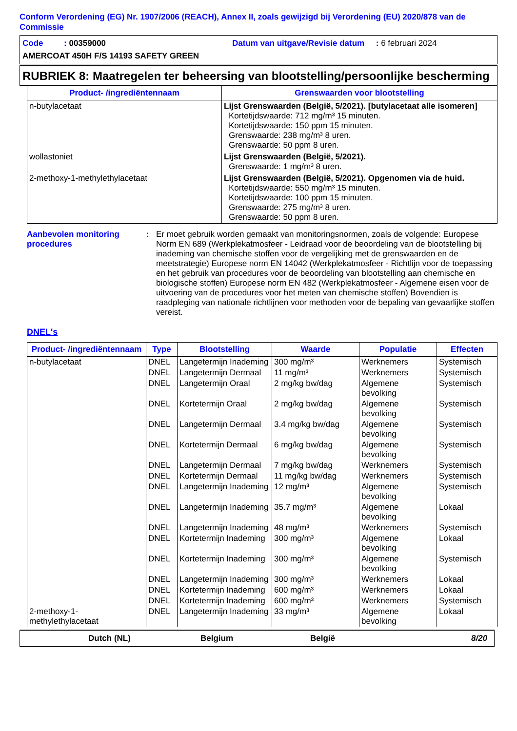Conform Verordening (EG) Nr. 1907/2006 (REACH), Annex II, zoals gewijzigd bij Verordening (EU) 2020/878 van de Commissie
Code : 00359000 Datum van uitgave/Revisie datum : 6 februari 2024
AMERCOAT 450H F/S 14193 SAFETY GREEN
RUBRIEK 8: Maatregelen ter beheersing van blootstelling/persoonlijke bescherming
| Product- /ingrediëntennaam | Grenswaarden voor blootstelling |
| --- | --- |
| n-butylacetaat | Lijst Grenswaarden (België, 5/2021). [butylacetaat alle isomeren] Kortetijdswaarde: 712 mg/m³ 15 minuten. Kortetijdswaarde: 150 ppm 15 minuten. Grenswaarde: 238 mg/m³ 8 uren. Grenswaarde: 50 ppm 8 uren. |
| wollastoniet | Lijst Grenswaarden (België, 5/2021). Grenswaarde: 1 mg/m³ 8 uren. |
| 2-methoxy-1-methylethylacetaat | Lijst Grenswaarden (België, 5/2021). Opgenomen via de huid. Kortetijdswaarde: 550 mg/m³ 15 minuten. Kortetijdswaarde: 100 ppm 15 minuten. Grenswaarde: 275 mg/m³ 8 uren. Grenswaarde: 50 ppm 8 uren. |
Aanbevolen monitoring procedures
: Er moet gebruik worden gemaakt van monitoringsnormen, zoals de volgende: Europese Norm EN 689 (Werkplekatmosfeer - Leidraad voor de beoordeling van de blootstelling bij inademing van chemische stoffen voor de vergelijking met de grenswaarden en de meetstrategie) Europese norm EN 14042 (Werkplekatmosfeer - Richtlijn voor de toepassing en het gebruik van procedures voor de beoordeling van blootstelling aan chemische en biologische stoffen) Europese norm EN 482 (Werkplekatmosfeer - Algemene eisen voor de uitvoering van de procedures voor het meten van chemische stoffen) Bovendien is raadpleging van nationale richtlijnen voor methoden voor de bepaling van gevaarlijke stoffen vereist.
DNEL's
| Product- /ingrediëntennaam | Type | Blootstelling | Waarde | Populatie | Effecten |
| --- | --- | --- | --- | --- | --- |
| n-butylacetaat | DNEL | Langetermijn Inademing | 300 mg/m³ | Werknemers | Systemisch |
| | DNEL | Langetermijn Dermaal | 11 mg/m³ | Werknemers | Systemisch |
| | DNEL | Langetermijn Oraal | 2 mg/kg bw/dag | Algemene bevolking | Systemisch |
| | DNEL | Kortetermijn Oraal | 2 mg/kg bw/dag | Algemene bevolking | Systemisch |
| | DNEL | Langetermijn Dermaal | 3.4 mg/kg bw/dag | Algemene bevolking | Systemisch |
| | DNEL | Kortetermijn Dermaal | 6 mg/kg bw/dag | Algemene bevolking | Systemisch |
| | DNEL | Langetermijn Dermaal | 7 mg/kg bw/dag | Werknemers | Systemisch |
| | DNEL | Kortetermijn Dermaal | 11 mg/kg bw/dag | Werknemers | Systemisch |
| | DNEL | Langetermijn Inademing | 12 mg/m³ | Algemene bevolking | Systemisch |
| | DNEL | Langetermijn Inademing | 35.7 mg/m³ | Algemene bevolking | Lokaal |
| | DNEL | Langetermijn Inademing | 48 mg/m³ | Werknemers | Systemisch |
| | DNEL | Kortetermijn Inademing | 300 mg/m³ | Algemene bevolking | Lokaal |
| | DNEL | Kortetermijn Inademing | 300 mg/m³ | Algemene bevolking | Systemisch |
| | DNEL | Langetermijn Inademing | 300 mg/m³ | Werknemers | Lokaal |
| | DNEL | Kortetermijn Inademing | 600 mg/m³ | Werknemers | Lokaal |
| | DNEL | Kortetermijn Inademing | 600 mg/m³ | Werknemers | Systemisch |
| 2-methoxy-1-methylethylacetaat | DNEL | Langetermijn Inademing | 33 mg/m³ | Algemene bevolking | Lokaal |
Dutch (NL) Belgium België 8/20